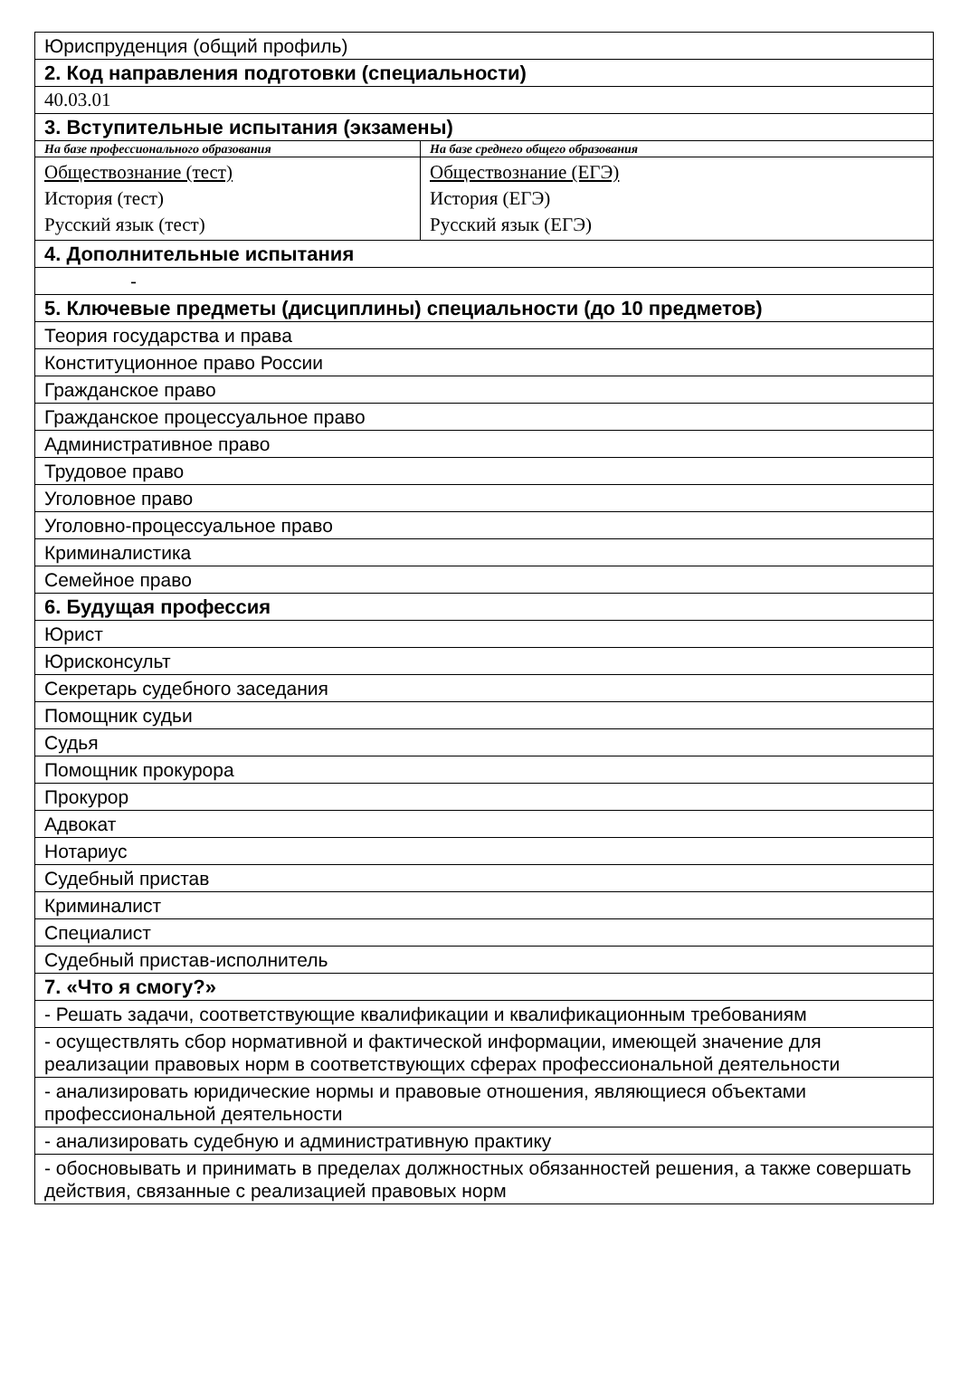| Юриспруденция (общий профиль) | |
| 2. Код направления подготовки (специальности) | |
| 40.03.01 | |
| 3. Вступительные испытания (экзамены) | |
| На базе профессионального образования | На базе среднего общего образования |
| Обществознание (тест) История (тест) Русский язык (тест) | Обществознание (ЕГЭ) История (ЕГЭ) Русский язык (ЕГЭ) |
| 4. Дополнительные испытания | |
| - | |
| 5. Ключевые предметы (дисциплины) специальности (до 10 предметов) | |
| Теория государства и права | |
| Конституционное право России | |
| Гражданское право | |
| Гражданское процессуальное право | |
| Административное право | |
| Трудовое право | |
| Уголовное право | |
| Уголовно-процессуальное право | |
| Криминалистика | |
| Семейное право | |
| 6. Будущая профессия | |
| Юрист | |
| Юрисконсульт | |
| Секретарь судебного заседания | |
| Помощник судьи | |
| Судья | |
| Помощник прокурора | |
| Прокурор | |
| Адвокат | |
| Нотариус | |
| Судебный пристав | |
| Криминалист | |
| Специалист | |
| Судебный пристав-исполнитель | |
| 7. «Что я смогу?» | |
| - Решать задачи, соответствующие квалификации и квалификационным требованиям | |
| - осуществлять сбор нормативной и фактической информации, имеющей значение для реализации правовых норм в соответствующих сферах профессиональной деятельности | |
| - анализировать юридические нормы и правовые отношения, являющиеся объектами профессиональной деятельности | |
| - анализировать судебную и административную практику | |
| - обосновывать и принимать в пределах должностных обязанностей решения, а также совершать действия, связанные с реализацией правовых норм | |